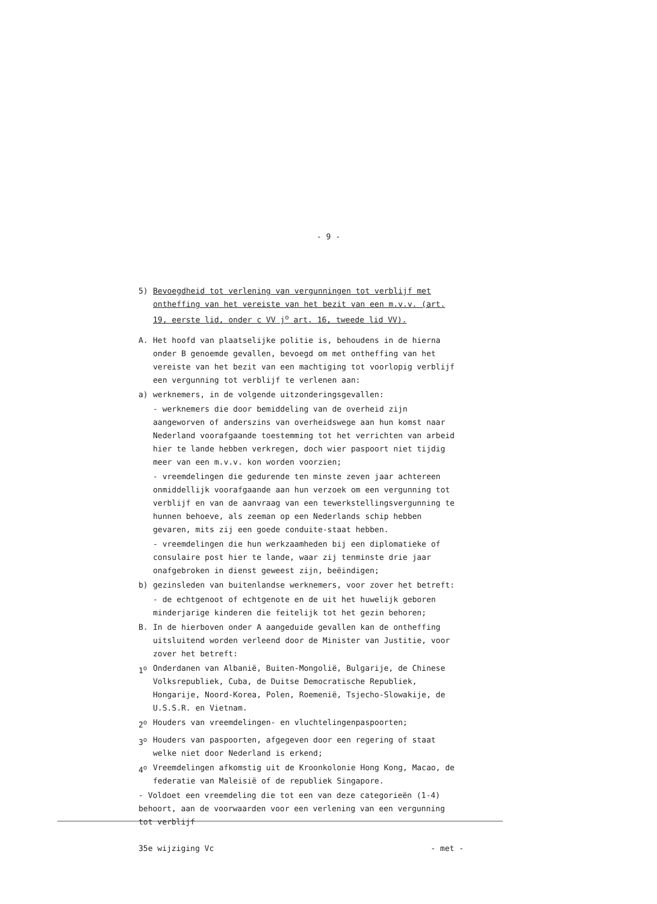- 9 -
5) Bevoegdheid tot verlening van vergunningen tot verblijf met ontheffing van het vereiste van het bezit van een m.v.v. (art. 19, eerste lid, onder c VV j<sup>o</sup> art. 16, tweede lid VV).
A. Het hoofd van plaatselijke politie is, behoudens in de hierna onder B genoemde gevallen, bevoegd om met ontheffing van het vereiste van het bezit van een machtiging tot voorlopig verblijf een vergunning tot verblijf te verlenen aan:
a) werknemers, in de volgende uitzonderingsgevallen:
- werknemers die door bemiddeling van de overheid zijn aangeworven of anderszins van overheidswege aan hun komst naar Nederland voorafgaande toestemming tot het verrichten van arbeid hier te lande hebben verkregen, doch wier paspoort niet tijdig meer van een m.v.v. kon worden voorzien;
- vreemdelingen die gedurende ten minste zeven jaar achtereen onmiddellijk voorafgaande aan hun verzoek om een vergunning tot verblijf en van de aanvraag van een tewerkstellingsvergunning te hunnen behoeve, als zeeman op een Nederlands schip hebben gevaren, mits zij een goede conduite-staat hebben.
- vreemdelingen die hun werkzaamheden bij een diplomatieke of consulaire post hier te lande, waar zij tenminste drie jaar onafgebroken in dienst geweest zijn, beëindigen;
b) gezinsleden van buitenlandse werknemers, voor zover het betreft:
- de echtgenoot of echtgenote en de uit het huwelijk geboren minderjarige kinderen die feitelijk tot het gezin behoren;
B. In de hierboven onder A aangeduide gevallen kan de ontheffing uitsluitend worden verleend door de Minister van Justitie, voor zover het betreft:
1<sup>o</sup> Onderdanen van Albanië, Buiten-Mongolië, Bulgarije, de Chinese Volksrepubliek, Cuba, de Duitse Democratische Republiek, Hongarije, Noord-Korea, Polen, Roemenië, Tsjecho-Slowakije, de U.S.S.R. en Vietnam.
2<sup>o</sup> Houders van vreemdelingen- en vluchtelingenpaspoorten;
3<sup>o</sup> Houders van paspoorten, afgegeven door een regering of staat welke niet door Nederland is erkend;
4<sup>o</sup> Vreemdelingen afkomstig uit de Kroonkolonie Hong Kong, Macao, de federatie van Maleisië of de republiek Singapore.
- Voldoet een vreemdeling die tot een van deze categorieën (1-4) behoort, aan de voorwaarden voor een verlening van een vergunning tot verblijf
35e wijziging Vc - met -